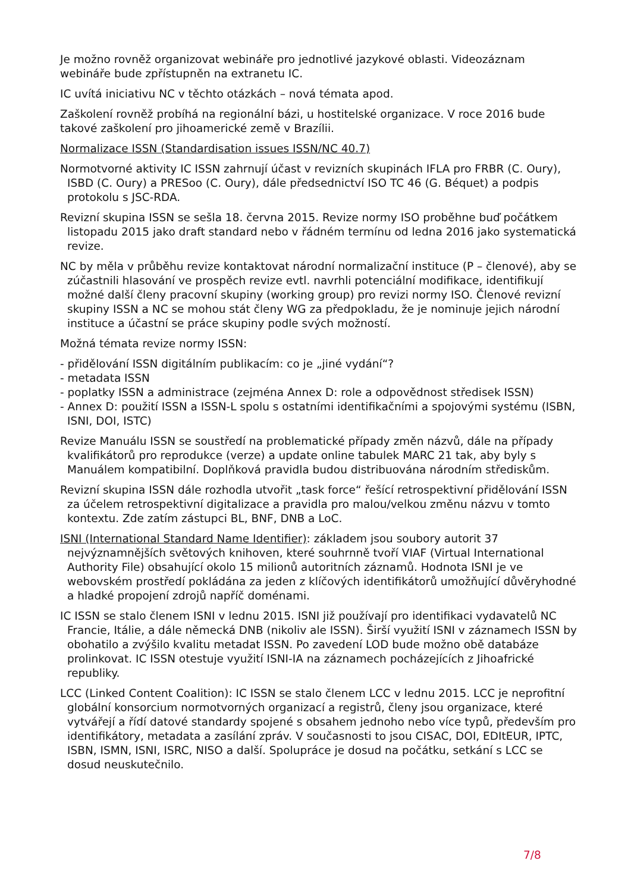Je možno rovněž organizovat webináře pro jednotlivé jazykové oblasti. Videozáznam webináře bude zpřístupněn na extranetu IC.
IC uvítá iniciativu NC v těchto otázkách – nová témata apod.
Zaškolení rovněž probíhá na regionální bázi, u hostitelské organizace. V roce 2016 bude takové zaškolení pro jihoamerické země v Brazílii.
Normalizace ISSN (Standardisation issues ISSN/NC 40.7)
Normotvorné aktivity IC ISSN zahrnují účast v revizních skupinách IFLA pro FRBR (C. Oury), ISBD (C. Oury) a PRESoo (C. Oury), dále předsednictví ISO TC 46 (G. Béquet) a podpis protokolu s JSC-RDA.
Revizní skupina ISSN se sešla 18. června 2015. Revize normy ISO proběhne buď počátkem listopadu 2015 jako draft standard nebo v řádném termínu od ledna 2016 jako systematická revize.
NC by měla v průběhu revize kontaktovat národní normalizační instituce (P – členové), aby se zúčastnili hlasování ve prospěch revize evtl. navrhli potenciální modifikace, identifikují možné další členy pracovní skupiny (working group) pro revizi normy ISO. Členové revizní skupiny ISSN a NC se mohou stát členy WG za předpokladu, že je nominuje jejich národní instituce a účastní se práce skupiny podle svých možností.
Možná témata revize normy ISSN:
- přidělování ISSN digitálním publikacím: co je „jiné vydání“?
- metadata ISSN
- poplatky ISSN a administrace (zejména Annex D: role a odpovědnost středisek ISSN)
- Annex D: použití ISSN a ISSN-L spolu s ostatními identifikačními a spojovými systému (ISBN, ISNI, DOI, ISTC)
Revize Manuálu ISSN se soustředí na problematické případy změn názvů, dále na případy kvalifikátorů pro reprodukce (verze) a update online tabulek MARC 21 tak, aby byly s Manuálem kompatibilní. Doplňková pravidla budou distribuována národním střediskům.
Revizní skupina ISSN dále rozhodla utvořit „task force“ řešící retrospektivní přidělování ISSN za účelem retrospektivní digitalizace a pravidla pro malou/velkou změnu názvu v tomto kontextu. Zde zatím zástupci BL, BNF, DNB a LoC.
ISNI (International Standard Name Identifier): základem jsou soubory autorit 37 nejvýznamnějších světových knihoven, které souhrnně tvoří VIAF (Virtual International Authority File) obsahující okolo 15 milionů autoritních záznamů. Hodnota ISNI je ve webovském prostředí pokládána za jeden z klíčových identifikátorů umožňující důvěryhodné a hladké propojení zdrojů napříč doménami.
IC ISSN se stalo členem ISNI v lednu 2015. ISNI již používají pro identifikaci vydavatelů NC Francie, Itálie, a dále německá DNB (nikoliv ale ISSN). Širší využití ISNI v záznamech ISSN by obohatilo a zvýšilo kvalitu metadat ISSN. Po zavedení LOD bude možno obě databáze prolinkovat. IC ISSN otestuje využití ISNI-IA na záznamech pocházejících z Jihoafrické republiky.
LCC (Linked Content Coalition): IC ISSN se stalo členem LCC v lednu 2015. LCC je neprofitní globální konsorcium normotvorných organizací a registrů, členy jsou organizace, které vytvářejí a řídí datové standardy spojené s obsahem jednoho nebo více typů, především pro identifikátory, metadata a zasílání zpráv. V současnosti to jsou CISAC, DOI, EDItEUR, IPTC, ISBN, ISMN, ISNI, ISRC, NISO a další. Spolupráce je dosud na počátku, setkání s LCC se dosud neuskutečnilo.
7/8